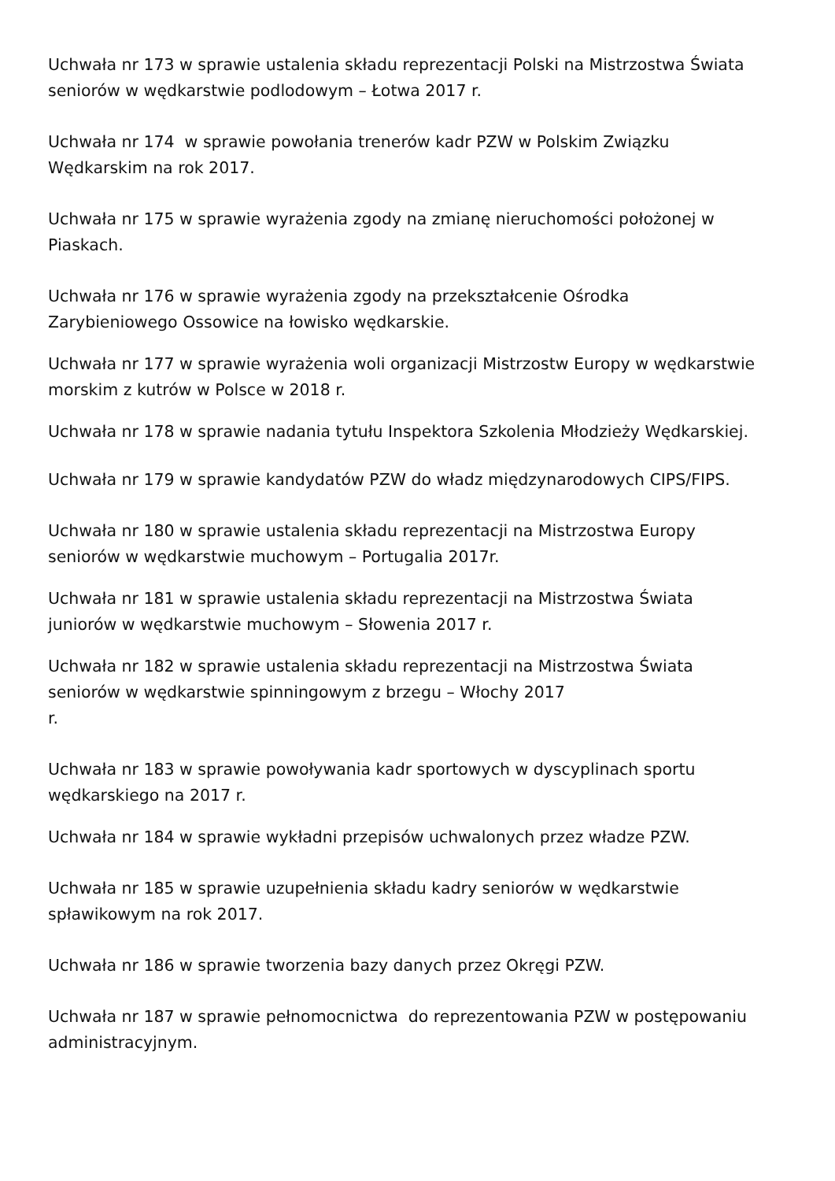Uchwała nr 173 w sprawie ustalenia składu reprezentacji Polski na Mistrzostwa Świata seniorów w wędkarstwie podlodowym – Łotwa 2017 r.
Uchwała nr 174 w sprawie powołania trenerów kadr PZW w Polskim Związku
Wędkarskim na rok 2017.
Uchwała nr 175 w sprawie wyrażenia zgody na zmianę nieruchomości położonej w
Piaskach.
Uchwała nr 176 w sprawie wyrażenia zgody na przekształcenie Ośrodka
Zarybieniowego Ossowice na łowisko wędkarskie.
Uchwała nr 177 w sprawie wyrażenia woli organizacji Mistrzostw Europy w wędkarstwie morskim z kutrów w Polsce w 2018 r.
Uchwała nr 178 w sprawie nadania tytułu Inspektora Szkolenia Młodzieży Wędkarskiej.
Uchwała nr 179 w sprawie kandydatów PZW do władz międzynarodowych CIPS/FIPS.
Uchwała nr 180 w sprawie ustalenia składu reprezentacji na Mistrzostwa Europy
seniorów w wędkarstwie muchowym – Portugalia 2017r.
Uchwała nr 181 w sprawie ustalenia składu reprezentacji na Mistrzostwa Świata
juniorów w wędkarstwie muchowym – Słowenia 2017 r.
Uchwała nr 182 w sprawie ustalenia składu reprezentacji na Mistrzostwa Świata
seniorów w wędkarstwie spinningowym z brzegu – Włochy 2017
r.
Uchwała nr 183 w sprawie powoływania kadr sportowych w dyscyplinach sportu
wędkarskiego na 2017 r.
Uchwała nr 184 w sprawie wykładni przepisów uchwalonych przez władze PZW.
Uchwała nr 185 w sprawie uzupełnienia składu kadry seniorów w wędkarstwie
spławikowym na rok 2017.
Uchwała nr 186 w sprawie tworzenia bazy danych przez Okręgi PZW.
Uchwała nr 187 w sprawie pełnomocnictwa do reprezentowania PZW w postępowaniu
administracyjnym.